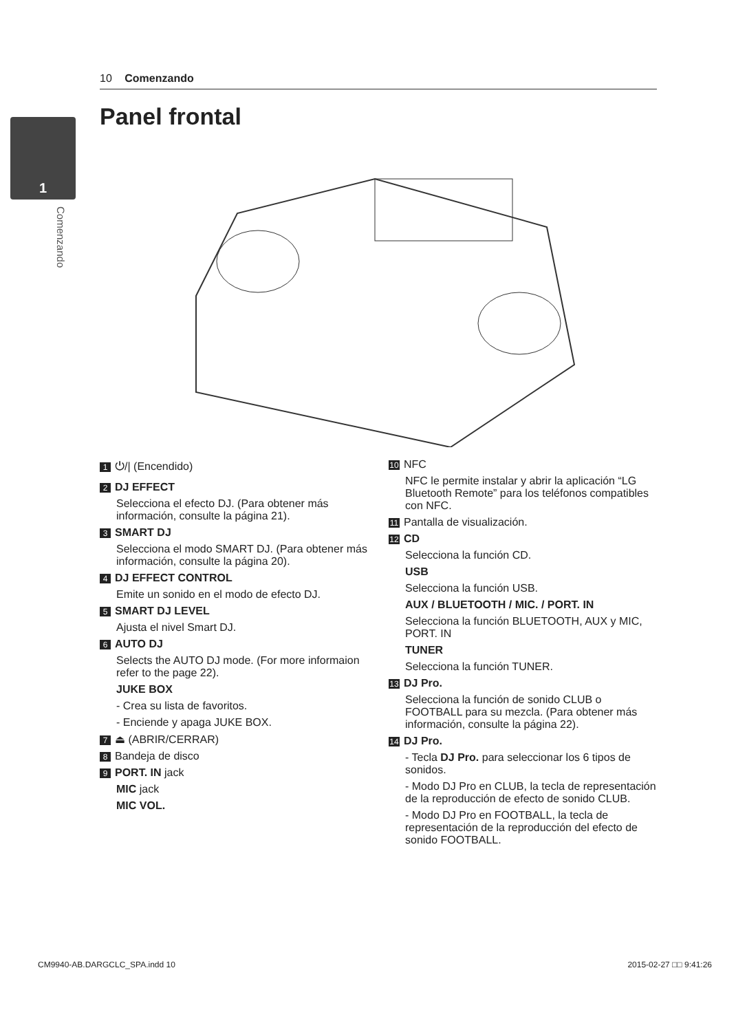10 Comenzando
1
Comenzando
Panel frontal
1 ⏻/| (Encendido)
2 DJ EFFECT
Selecciona el efecto DJ. (Para obtener más información, consulte la página 21).
3 SMART DJ
Selecciona el modo SMART DJ. (Para obtener más información, consulte la página 20).
4 DJ EFFECT CONTROL
Emite un sonido en el modo de efecto DJ.
5 SMART DJ LEVEL
Ajusta el nivel Smart DJ.
6 AUTO DJ
Selects the AUTO DJ mode. (For more informaion refer to the page 22).
JUKE BOX
- Crea su lista de favoritos.
- Enciende y apaga JUKE BOX.
7 ⏏ (ABRIR/CERRAR)
8 Bandeja de disco
9 PORT. IN jack
MIC jack
MIC VOL.
10 NFC
NFC le permite instalar y abrir la aplicación “LG Bluetooth Remote” para los teléfonos compatibles con NFC.
11 Pantalla de visualización.
12 CD
Selecciona la función CD.
USB
Selecciona la función USB.
AUX / BLUETOOTH / MIC. / PORT. IN
Selecciona la función BLUETOOTH, AUX y MIC, PORT. IN
TUNER
Selecciona la función TUNER.
13 DJ Pro.
Selecciona la función de sonido CLUB o FOOTBALL para su mezcla. (Para obtener más información, consulte la página 22).
14 DJ Pro.
- Tecla DJ Pro. para seleccionar los 6 tipos de sonidos.
- Modo DJ Pro en CLUB, la tecla de representación de la reproducción de efecto de sonido CLUB.
- Modo DJ Pro en FOOTBALL, la tecla de representación de la reproducción del efecto de sonido FOOTBALL.
CM9940-AB.DARGCLC_SPA.indd 10 2015-02-27 □□ 9:41:26